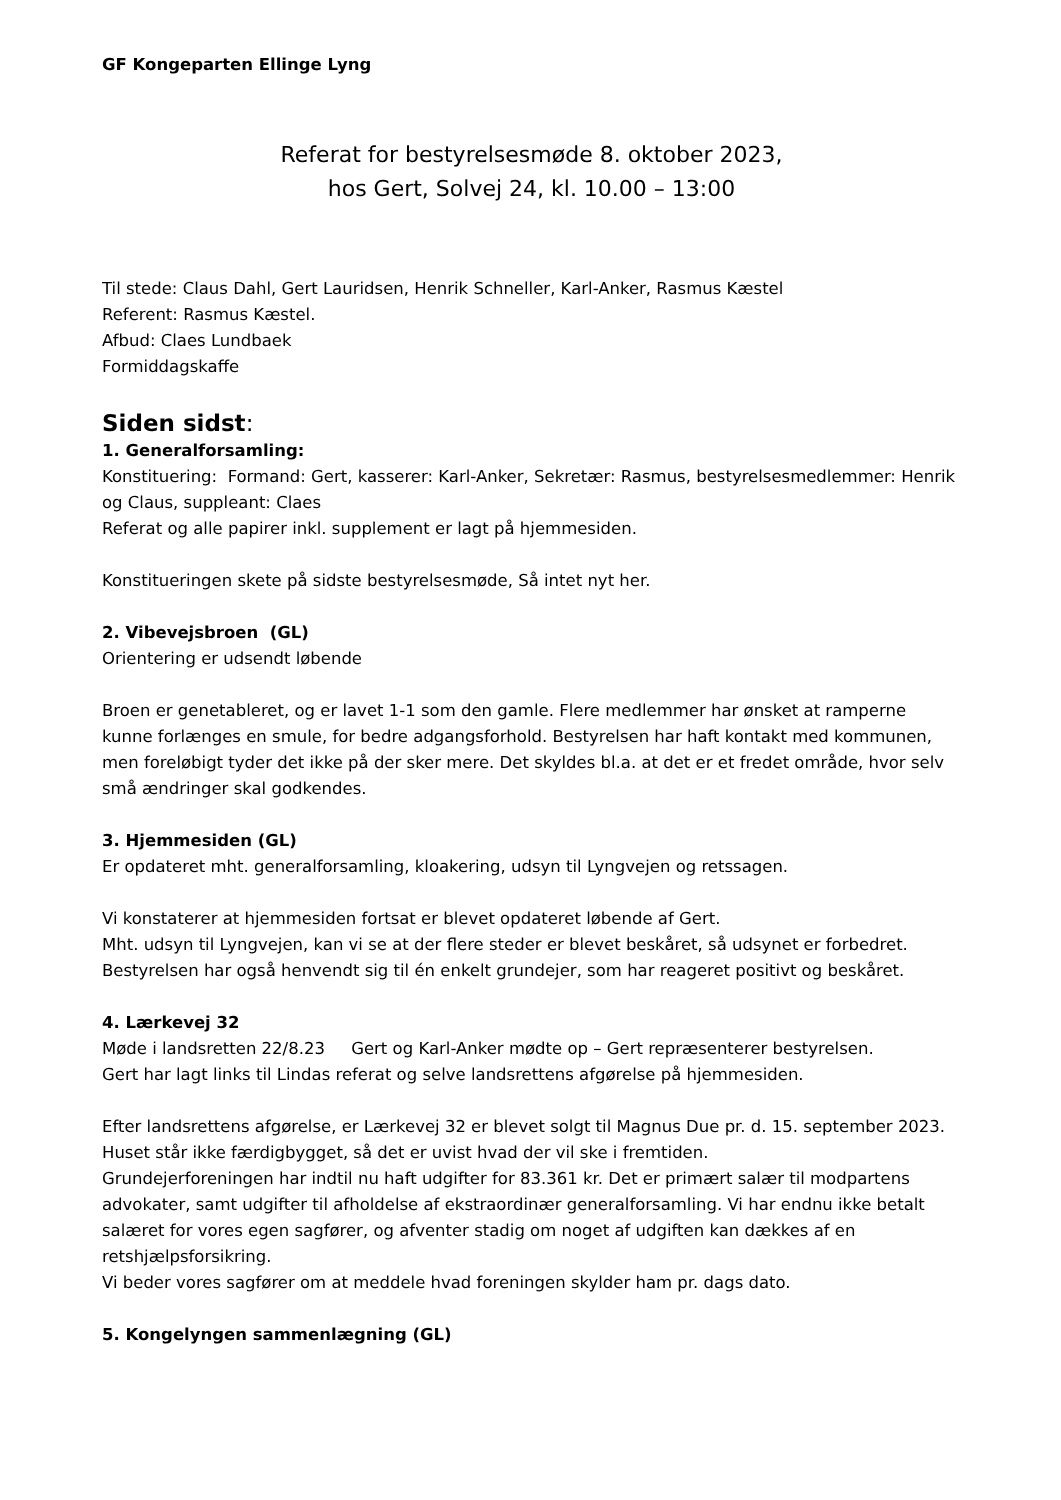GF Kongeparten Ellinge Lyng
Referat for bestyrelsesmøde 8. oktober 2023,
hos Gert, Solvej 24, kl. 10.00 – 13:00
Til stede: Claus Dahl, Gert Lauridsen, Henrik Schneller, Karl-Anker, Rasmus Kæstel
Referent: Rasmus Kæstel.
Afbud: Claes Lundbaek
Formiddagskaffe
Siden sidst:
1. Generalforsamling:
Konstituering: Formand: Gert, kasserer: Karl-Anker, Sekretær: Rasmus, bestyrelsesmedlemmer: Henrik og Claus, suppleant: Claes
Referat og alle papirer inkl. supplement er lagt på hjemmesiden.
Konstitueringen skete på sidste bestyrelsesmøde, Så intet nyt her.
2. Vibevejsbroen (GL)
Orientering er udsendt løbende
Broen er genetableret, og er lavet 1-1 som den gamle. Flere medlemmer har ønsket at ramperne kunne forlænges en smule, for bedre adgangsforhold. Bestyrelsen har haft kontakt med kommunen, men foreløbigt tyder det ikke på der sker mere. Det skyldes bl.a. at det er et fredet område, hvor selv små ændringer skal godkendes.
3. Hjemmesiden (GL)
Er opdateret mht. generalforsamling, kloakering, udsyn til Lyngvejen og retssagen.
Vi konstaterer at hjemmesiden fortsat er blevet opdateret løbende af Gert.
Mht. udsyn til Lyngvejen, kan vi se at der flere steder er blevet beskåret, så udsynet er forbedret.
Bestyrelsen har også henvendt sig til én enkelt grundejer, som har reageret positivt og beskåret.
4. Lærkevej 32
Møde i landsretten 22/8.23 Gert og Karl-Anker mødte op – Gert repræsenterer bestyrelsen.
Gert har lagt links til Lindas referat og selve landsrettens afgørelse på hjemmesiden.
Efter landsrettens afgørelse, er Lærkevej 32 er blevet solgt til Magnus Due pr. d. 15. september 2023. Huset står ikke færdigbygget, så det er uvist hvad der vil ske i fremtiden.
Grundejerforeningen har indtil nu haft udgifter for 83.361 kr. Det er primært salær til modpartens advokater, samt udgifter til afholdelse af ekstraordinær generalforsamling. Vi har endnu ikke betalt salæret for vores egen sagfører, og afventer stadig om noget af udgiften kan dækkes af en retshjælpsforsikring.
Vi beder vores sagfører om at meddele hvad foreningen skylder ham pr. dags dato.
5. Kongelyngen sammenlægning (GL)